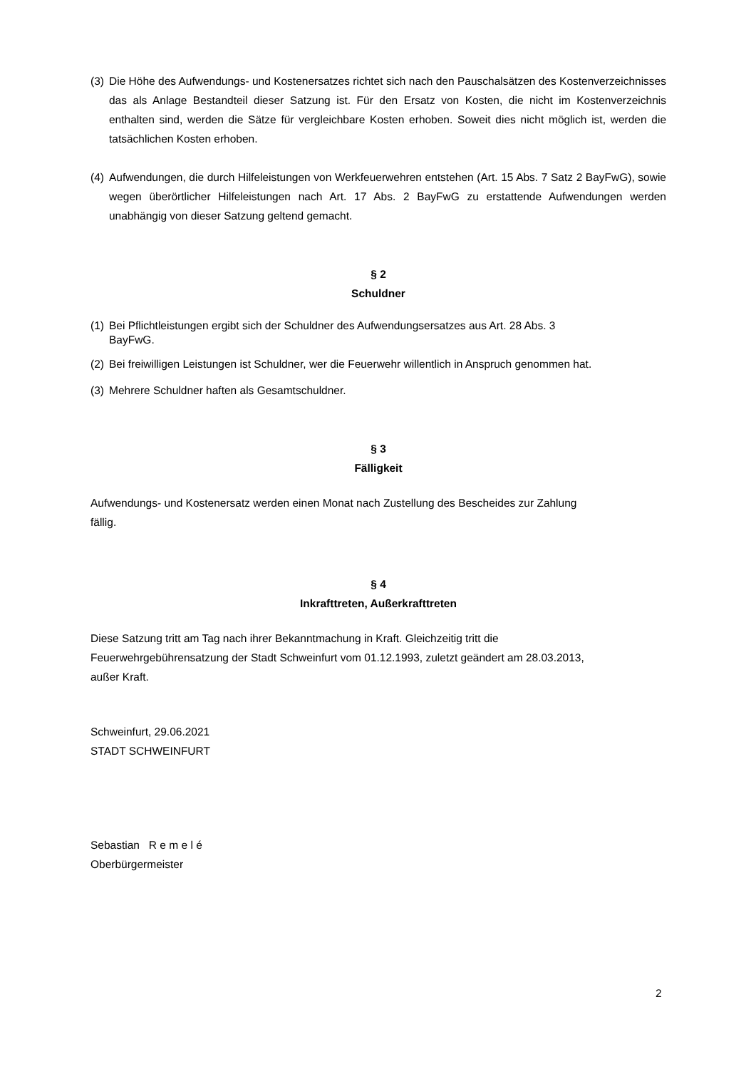(3)
Die Höhe des Aufwendungs- und Kostenersatzes richtet sich nach den Pauschalsätzen des Kostenverzeichnisses das als Anlage Bestandteil dieser Satzung ist. Für den Ersatz von Kosten, die nicht im Kostenverzeichnis enthalten sind, werden die Sätze für vergleichbare Kosten erhoben. Soweit dies nicht möglich ist, werden die tatsächlichen Kosten erhoben.
(4)
Aufwendungen, die durch Hilfeleistungen von Werkfeuerwehren entstehen (Art. 15 Abs. 7 Satz 2 BayFwG), sowie wegen überörtlicher Hilfeleistungen nach Art. 17 Abs. 2 BayFwG zu erstattende Aufwendungen werden unabhängig von dieser Satzung geltend gemacht.
§ 2
Schuldner
(1)
Bei Pflichtleistungen ergibt sich der Schuldner des Aufwendungsersatzes aus Art. 28 Abs. 3
BayFwG.
(2)
Bei freiwilligen Leistungen ist Schuldner, wer die Feuerwehr willentlich in Anspruch genommen hat.
(3)
Mehrere Schuldner haften als Gesamtschuldner.
§ 3
Fälligkeit
Aufwendungs- und Kostenersatz werden einen Monat nach Zustellung des Bescheides zur Zahlung
fällig.
§ 4
Inkrafttreten, Außerkrafttreten
Diese Satzung tritt am Tag nach ihrer Bekanntmachung in Kraft. Gleichzeitig tritt die
Feuerwehrgebührensatzung der Stadt Schweinfurt vom 01.12.1993, zuletzt geändert am 28.03.2013,
außer Kraft.
Schweinfurt, 29.06.2021
STADT SCHWEINFURT
Sebastian R e m e l é
Oberbürgermeister
2